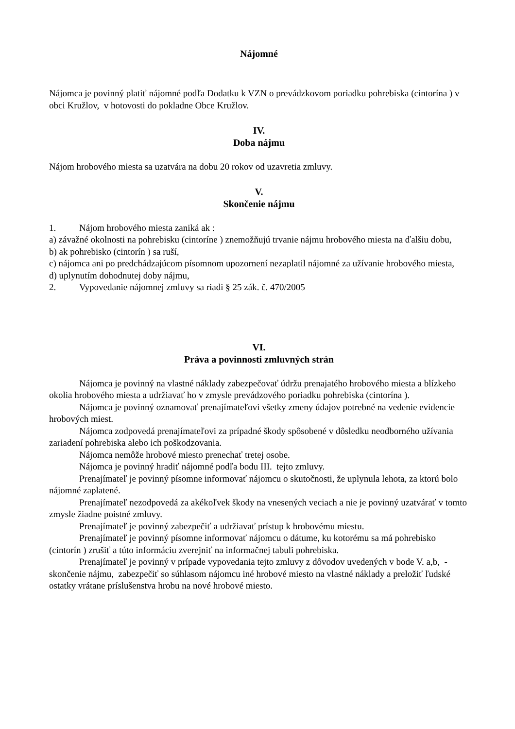Nájomné
Nájomca je povinný platiť nájomné podľa Dodatku k VZN o prevádzkovom poriadku pohrebiska (cintorína ) v obci Kružlov, v hotovosti do pokladne Obce Kružlov.
IV.
Doba nájmu
Nájom hrobového miesta sa uzatvára na dobu 20 rokov od uzavretia zmluvy.
V.
Skončenie nájmu
1. Nájom hrobového miesta zaniká ak :
a) závažné okolnosti na pohrebisku (cintoríne ) znemožňujú trvanie nájmu hrobového miesta na ďalšiu dobu,
b) ak pohrebisko (cintorín ) sa ruší,
c) nájomca ani po predchádzajúcom písomnom upozornení nezaplatil nájomné za užívanie hrobového miesta,
d) uplynutím dohodnutej doby nájmu,
2. Vypovedanie nájomnej zmluvy sa riadi § 25 zák. č. 470/2005
VI.
Práva a povinnosti zmluvných strán
Nájomca je povinný na vlastné náklady zabezpečovať údržu prenajatého hrobového miesta a blízkeho okolia hrobového miesta a udržiavať ho v zmysle prevádzového poriadku pohrebiska (cintorína ).
Nájomca je povinný oznamovať prenajímateľovi všetky zmeny údajov potrebné na vedenie evidencie hrobových miest.
Nájomca zodpovedá prenajímateľovi za prípadné škody spôsobené v dôsledku neodborného užívania zariadení pohrebiska alebo ich poškodzovania.
Nájomca nemôže hrobové miesto prenechať tretej osobe.
Nájomca je povinný hradiť nájomné podľa bodu III. tejto zmluvy.
Prenajímateľ je povinný písomne informovať nájomcu o skutočnosti, že uplynula lehota, za ktorú bolo nájomné zaplatené.
Prenajímateľ nezodpovedá za akékoľvek škody na vnesených veciach a nie je povinný uzatvárať v tomto zmysle žiadne poistné zmluvy.
Prenajímateľ je povinný zabezpečiť a udržiavať prístup k hrobovému miestu.
Prenajímateľ je povinný písomne informovať nájomcu o dátume, ku kotorému sa má pohrebisko (cintorín ) zrušiť a túto informáciu zverejniť na informačnej tabuli pohrebiska.
Prenajímateľ je povinný v prípade vypovedania tejto zmluvy z dôvodov uvedených v bode V. a,b, - skončenie nájmu, zabezpečiť so súhlasom nájomcu iné hrobové miesto na vlastné náklady a preložiť ľudské ostatky vrátane príslušenstva hrobu na nové hrobové miesto.